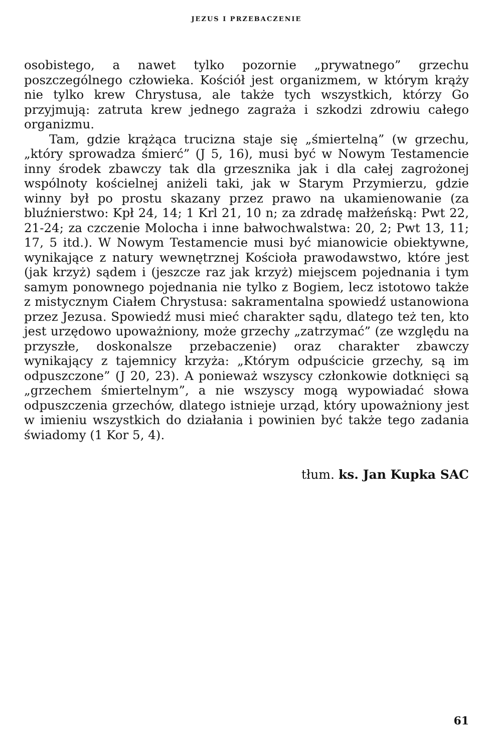JEZUS I PRZEBACZENIE
osobistego, a nawet tylko pozornie „prywatnego” grzechu poszczególnego człowieka. Kościół jest organizmem, w którym krąży nie tylko krew Chrystusa, ale także tych wszystkich, którzy Go przyjmują: zatruta krew jednego zagraża i szkodzi zdrowiu całego organizmu.
Tam, gdzie krążąca trucizna staje się „śmiertelną” (w grzechu, „który sprowadza śmierć” (J 5, 16), musi być w Nowym Testamencie inny środek zbawczy tak dla grzesznika jak i dla całej zagrożonej wspólnoty kościelnej aniżeli taki, jak w Starym Przymierzu, gdzie winny był po prostu skazany przez prawo na ukamienowanie (za bluźnierstwo: Kpł 24, 14; 1 Krl 21, 10 n; za zdradę małżeńską: Pwt 22, 21-24; za czczenie Molocha i inne bałwochwalstwa: 20, 2; Pwt 13, 11; 17, 5 itd.). W Nowym Testamencie musi być mianowicie obiektywne, wynikające z natury wewnętrznej Kościoła prawodawstwo, które jest (jak krzyż) sądem i (jeszcze raz jak krzyż) miejscem pojednania i tym samym ponownego pojednania nie tylko z Bogiem, lecz istotowo także z mistycznym Ciałem Chrystusa: sakramentalna spowiedź ustanowiona przez Jezusa. Spowiedź musi mieć charakter sądu, dlatego też ten, kto jest urzędowo upoważniony, może grzechy „zatrzymać” (ze względu na przyszłe, doskonalsze przebaczenie) oraz charakter zbawczy wynikający z tajemnicy krzyża: „Którym odpuścicie grzechy, są im odpuszczone” (J 20, 23). A ponieważ wszyscy członkowie dotknięci są „grzechem śmiertelnym”, a nie wszyscy mogą wypowiadać słowa odpuszczenia grzechów, dlatego istnieje urząd, który upoważniony jest w imieniu wszystkich do działania i powinien być także tego zadania świadomy (1 Kor 5, 4).
tłum. ks. Jan Kupka SAC
61